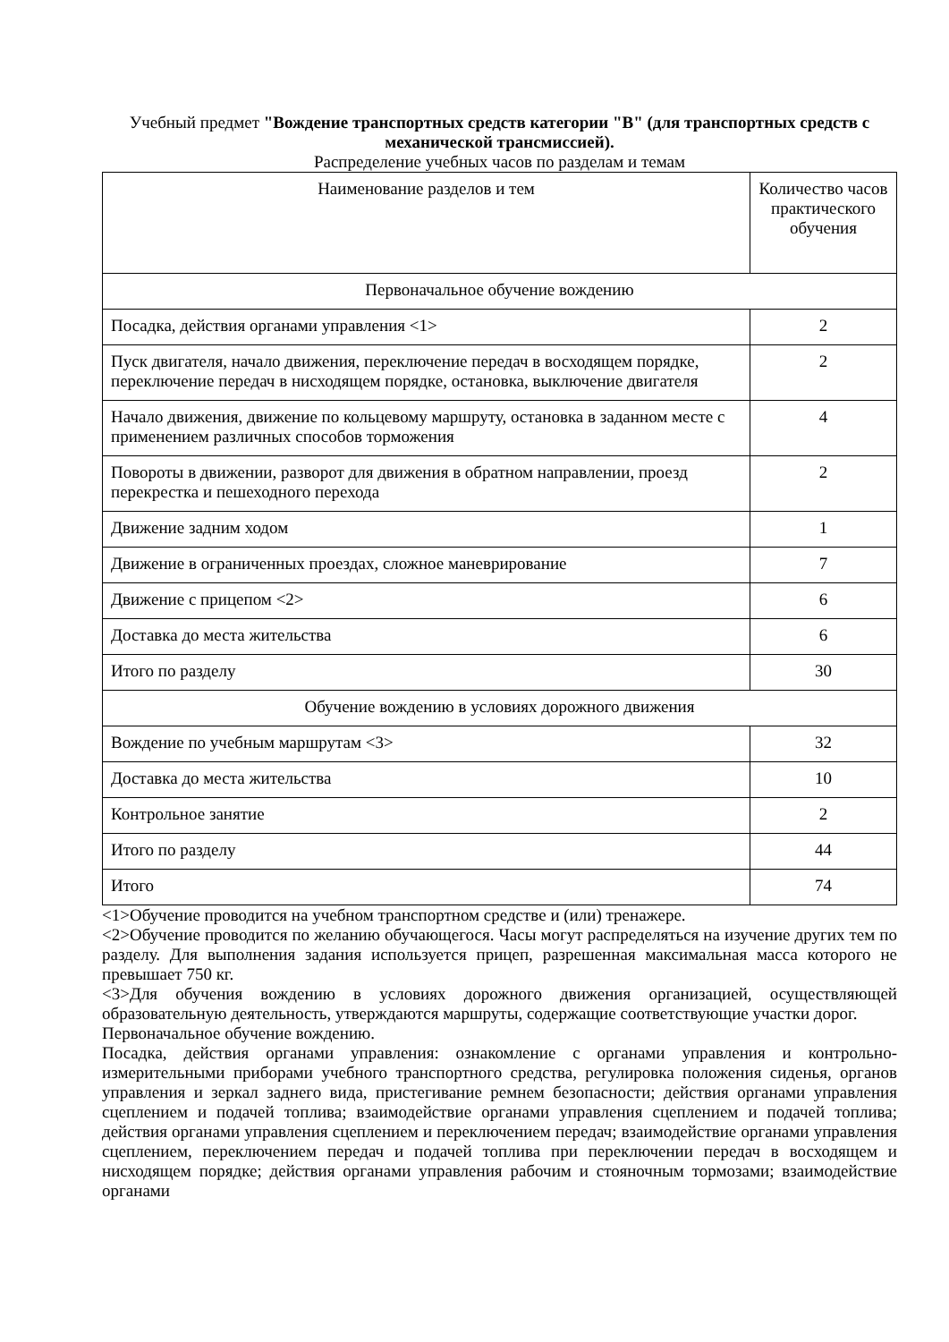Учебный предмет "Вождение транспортных средств категории "B" (для транспортных средств с механической трансмиссией).
Распределение учебных часов по разделам и темам
| Наименование разделов и тем | Количество часов практического обучения |
| --- | --- |
| Первоначальное обучение вождению | |
| Посадка, действия органами управления <1> | 2 |
| Пуск двигателя, начало движения, переключение передач в восходящем порядке, переключение передач в нисходящем порядке, остановка, выключение двигателя | 2 |
| Начало движения, движение по кольцевому маршруту, остановка в заданном месте с применением различных способов торможения | 4 |
| Повороты в движении, разворот для движения в обратном направлении, проезд перекрестка и пешеходного перехода | 2 |
| Движение задним ходом | 1 |
| Движение в ограниченных проездах, сложное маневрирование | 7 |
| Движение с прицепом <2> | 6 |
| Доставка до места жительства | 6 |
| Итого по разделу | 30 |
| Обучение вождению в условиях дорожного движения | |
| Вождение по учебным маршрутам <3> | 32 |
| Доставка до места жительства | 10 |
| Контрольное занятие | 2 |
| Итого по разделу | 44 |
| Итого | 74 |
<1>Обучение проводится на учебном транспортном средстве и (или) тренажере.
<2>Обучение проводится по желанию обучающегося. Часы могут распределяться на изучение других тем по разделу. Для выполнения задания используется прицеп, разрешенная максимальная масса которого не превышает 750 кг.
<3>Для обучения вождению в условиях дорожного движения организацией, осуществляющей образовательную деятельность, утверждаются маршруты, содержащие соответствующие участки дорог.
Первоначальное обучение вождению.
Посадка, действия органами управления: ознакомление с органами управления и контрольно-измерительными приборами учебного транспортного средства, регулировка положения сиденья, органов управления и зеркал заднего вида, пристегивание ремнем безопасности; действия органами управления сцеплением и подачей топлива; взаимодействие органами управления сцеплением и подачей топлива; действия органами управления сцеплением и переключением передач; взаимодействие органами управления сцеплением, переключением передач и подачей топлива при переключении передач в восходящем и нисходящем порядке; действия органами управления рабочим и стояночным тормозами; взаимодействие органами